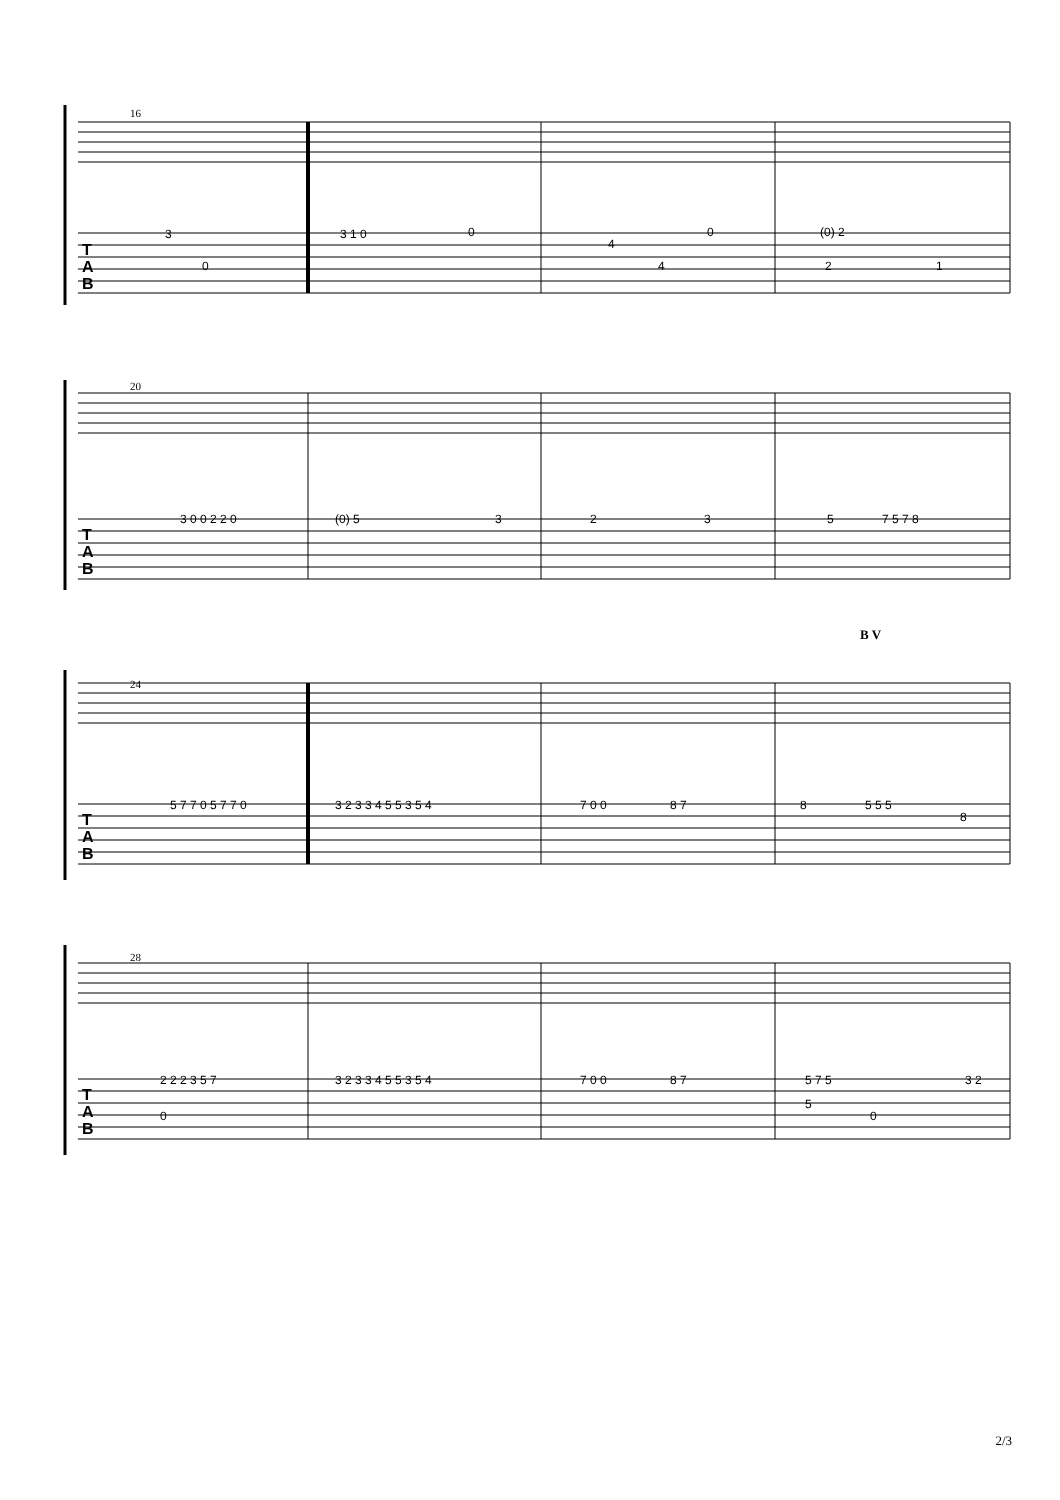16
T
A
B
3
0
3 1 0
0
4
0
4
(0) 2
2
1
20
T
A
B
3 0 0 2 2 0
(0) 5
3
2
3
5
7 5 7 8
B V
24
T
A
B
5 7 7 0 5 7 7 0
3 2 3 3 4 5 5 3 5 4
7 0 0
8 7
8
5 5 5
8
28
T
A
B
2 2 2 3 5 7
0
3 2 3 3 4 5 5 3 5 4
7 0 0
8 7
5 7 5
5
0
3 2
2/3